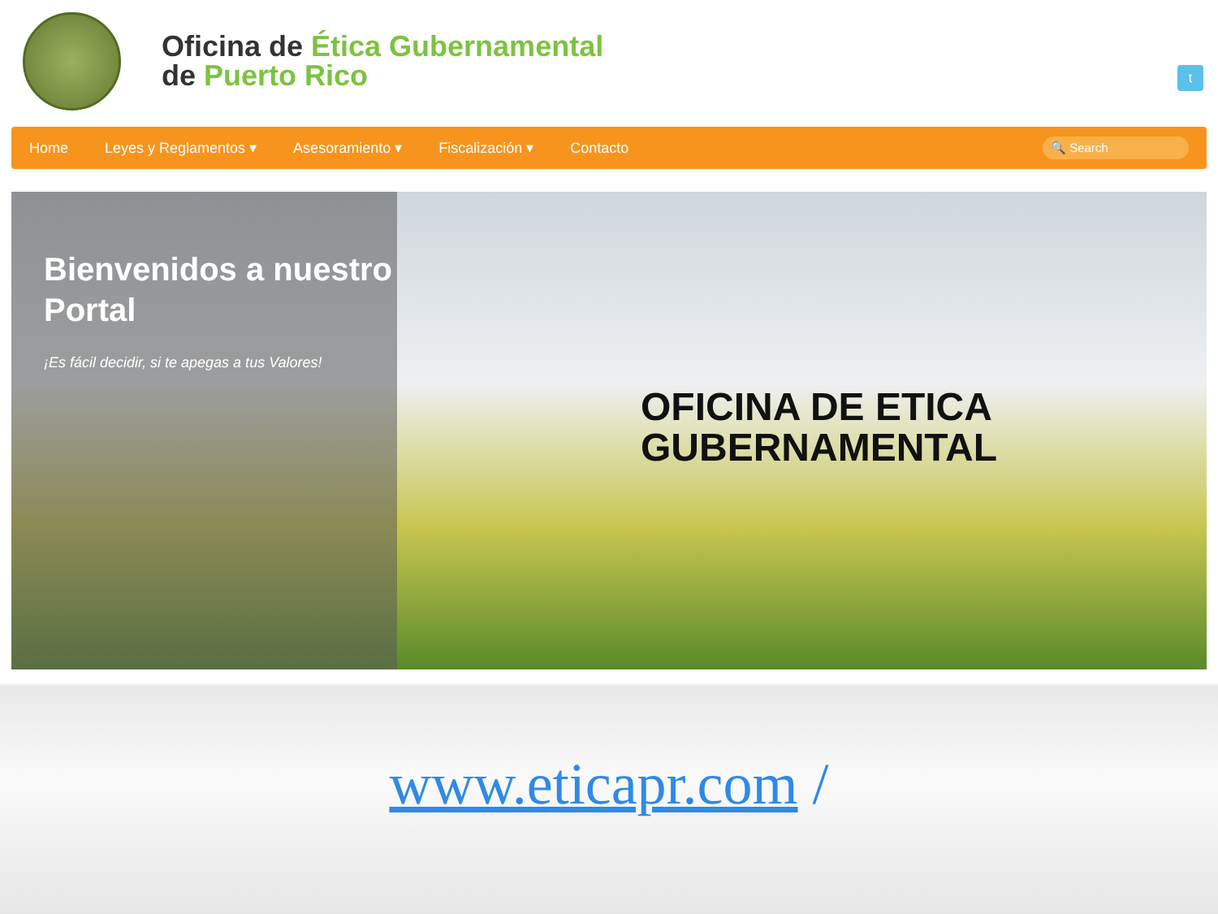Oficina de Ética Gubernamental
de Puerto Rico
t
Home Leyes y Reglamentos ▾ Asesoramiento ▾ Fiscalización ▾ Contacto
🔍 Search
Bienvenidos a nuestro Portal
¡Es fácil decidir, si te apegas a tus Valores!
OFICINA DE ETICA
GUBERNAMENTAL
www.eticapr.com /